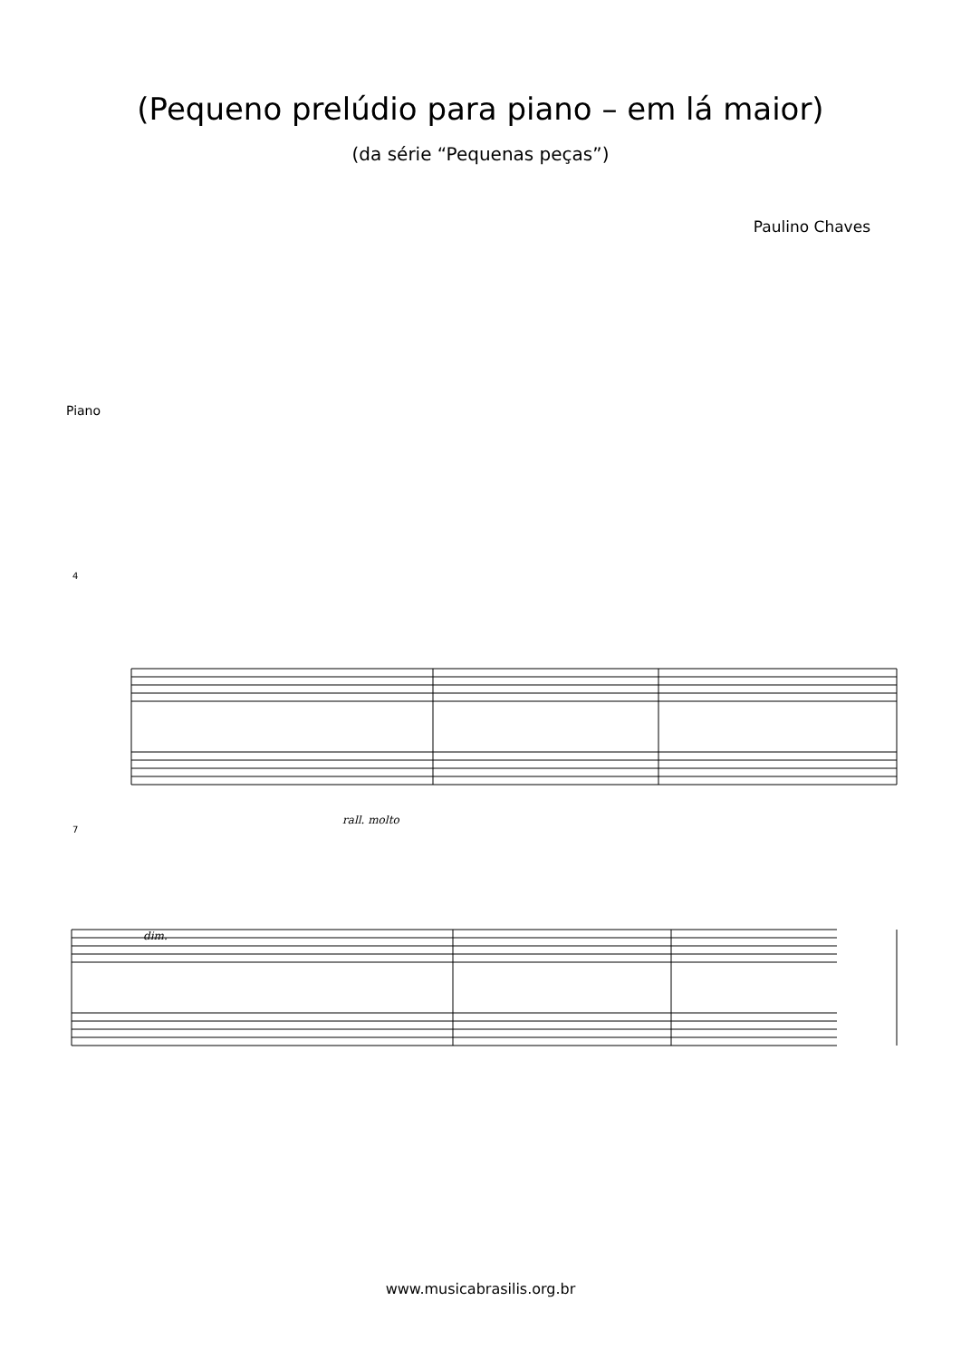(Pequeno prelúdio para piano – em lá maior)
(da série “Pequenas peças”)
Paulino Chaves
Piano
4
7
rall. molto
dim.
www.musicabrasilis.org.br